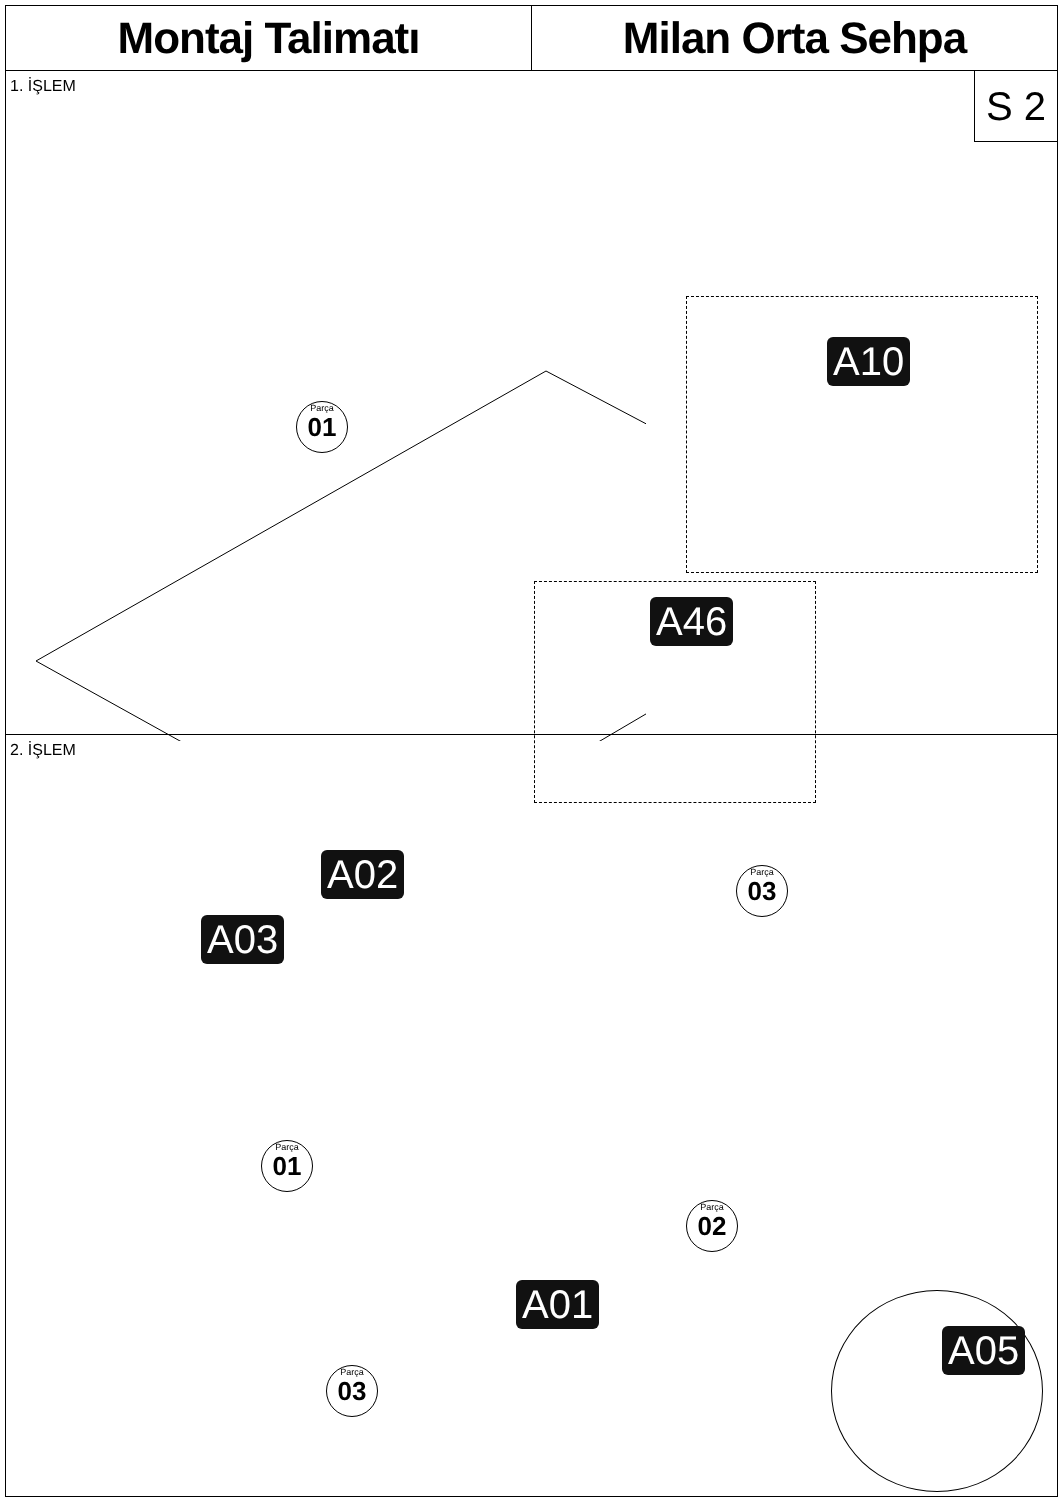Montaj Talimatı Milan Orta Sehpa
1. İŞLEM
S 2
Parça 01
A10
A46
2. İŞLEM
A02
A03
Parça 03
Parça 01
Parça 02
A01
Parça 03
A05